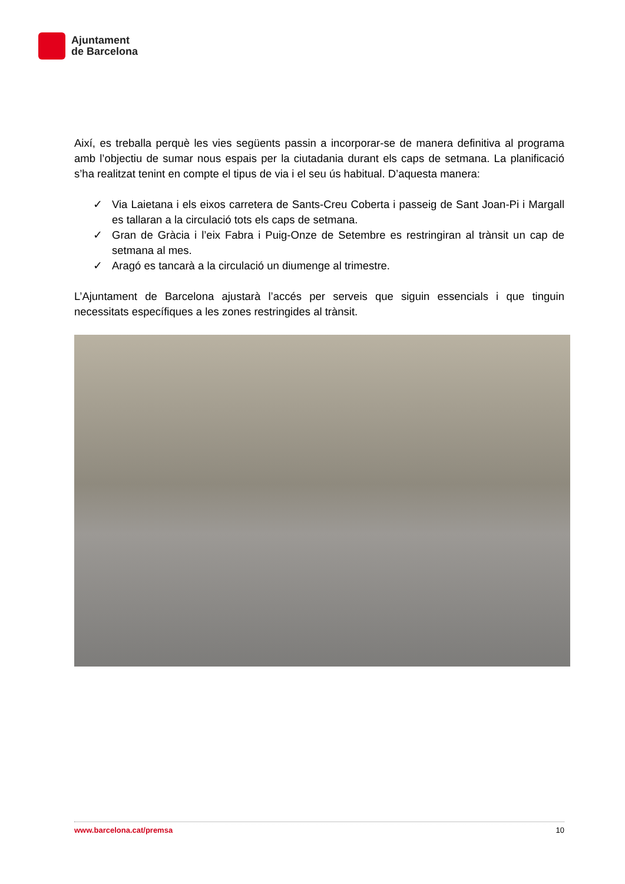Ajuntament
de Barcelona
Així, es treballa perquè les vies següents passin a incorporar-se de manera definitiva al programa amb l’objectiu de sumar nous espais per la ciutadania durant els caps de setmana. La planificació s’ha realitzat tenint en compte el tipus de via i el seu ús habitual. D’aquesta manera:
✓ Via Laietana i els eixos carretera de Sants-Creu Coberta i passeig de Sant Joan-Pi i Margall es tallaran a la circulació tots els caps de setmana.
✓ Gran de Gràcia i l’eix Fabra i Puig-Onze de Setembre es restringiran al trànsit un cap de setmana al mes.
✓ Aragó es tancarà a la circulació un diumenge al trimestre.
L’Ajuntament de Barcelona ajustarà l’accés per serveis que siguin essencials i que tinguin necessitats específiques a les zones restringides al trànsit.
www.barcelona.cat/premsa 10